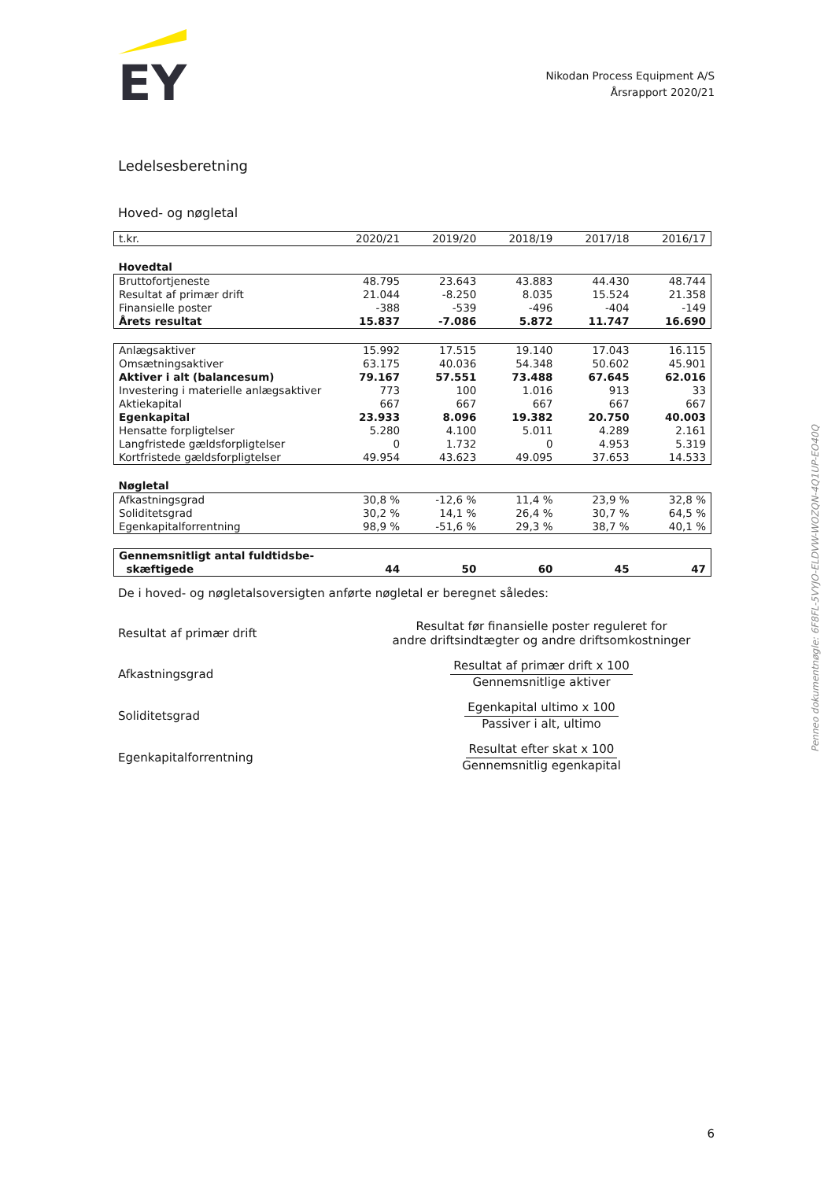EY
Nikodan Process Equipment A/S
Årsrapport 2020/21
Ledelsesberetning
Hoved- og nøgletal
| t.kr. | 2020/21 | 2019/20 | 2018/19 | 2017/18 | 2016/17 |
| --- | --- | --- | --- | --- | --- |
| Hovedtal | | | | | |
| Bruttofortjeneste | 48.795 | 23.643 | 43.883 | 44.430 | 48.744 |
| Resultat af primær drift | 21.044 | -8.250 | 8.035 | 15.524 | 21.358 |
| Finansielle poster | -388 | -539 | -496 | -404 | -149 |
| Årets resultat | 15.837 | -7.086 | 5.872 | 11.747 | 16.690 |
| Anlægsaktiver | 15.992 | 17.515 | 19.140 | 17.043 | 16.115 |
| Omsætningsaktiver | 63.175 | 40.036 | 54.348 | 50.602 | 45.901 |
| Aktiver i alt (balancesum) | 79.167 | 57.551 | 73.488 | 67.645 | 62.016 |
| Investering i materielle anlægsaktiver | 773 | 100 | 1.016 | 913 | 33 |
| Aktiekapital | 667 | 667 | 667 | 667 | 667 |
| Egenkapital | 23.933 | 8.096 | 19.382 | 20.750 | 40.003 |
| Hensatte forpligtelser | 5.280 | 4.100 | 5.011 | 4.289 | 2.161 |
| Langfristede gældsforpligtelser | 0 | 1.732 | 0 | 4.953 | 5.319 |
| Kortfristede gældsforpligtelser | 49.954 | 43.623 | 49.095 | 37.653 | 14.533 |
| Nøgletal | | | | | |
| Afkastningsgrad | 30,8 % | -12,6 % | 11,4 % | 23,9 % | 32,8 % |
| Soliditetsgrad | 30,2 % | 14,1 % | 26,4 % | 30,7 % | 64,5 % |
| Egenkapitalforrentning | 98,9 % | -51,6 % | 29,3 % | 38,7 % | 40,1 % |
| Gennemsnitligt antal fuldtidsbe- skæftigede | 44 | 50 | 60 | 45 | 47 |
De i hoved- og nøgletalsoversigten anførte nøgletal er beregnet således:
Resultat af primær drift
Resultat før finansielle poster reguleret for
andre driftsindtægter og andre driftsomkostninger
Afkastningsgrad
Resultat af primær drift x 100
Gennemsnitlige aktiver
Soliditetsgrad
Egenkapital ultimo x 100
Passiver i alt, ultimo
Egenkapitalforrentning
Resultat efter skat x 100
Gennemsnitlig egenkapital
Penneo dokumentnøgle: 6F8FL-5VYJO-ELDVW-WOZQN-4Q1UP-EO40Q
6